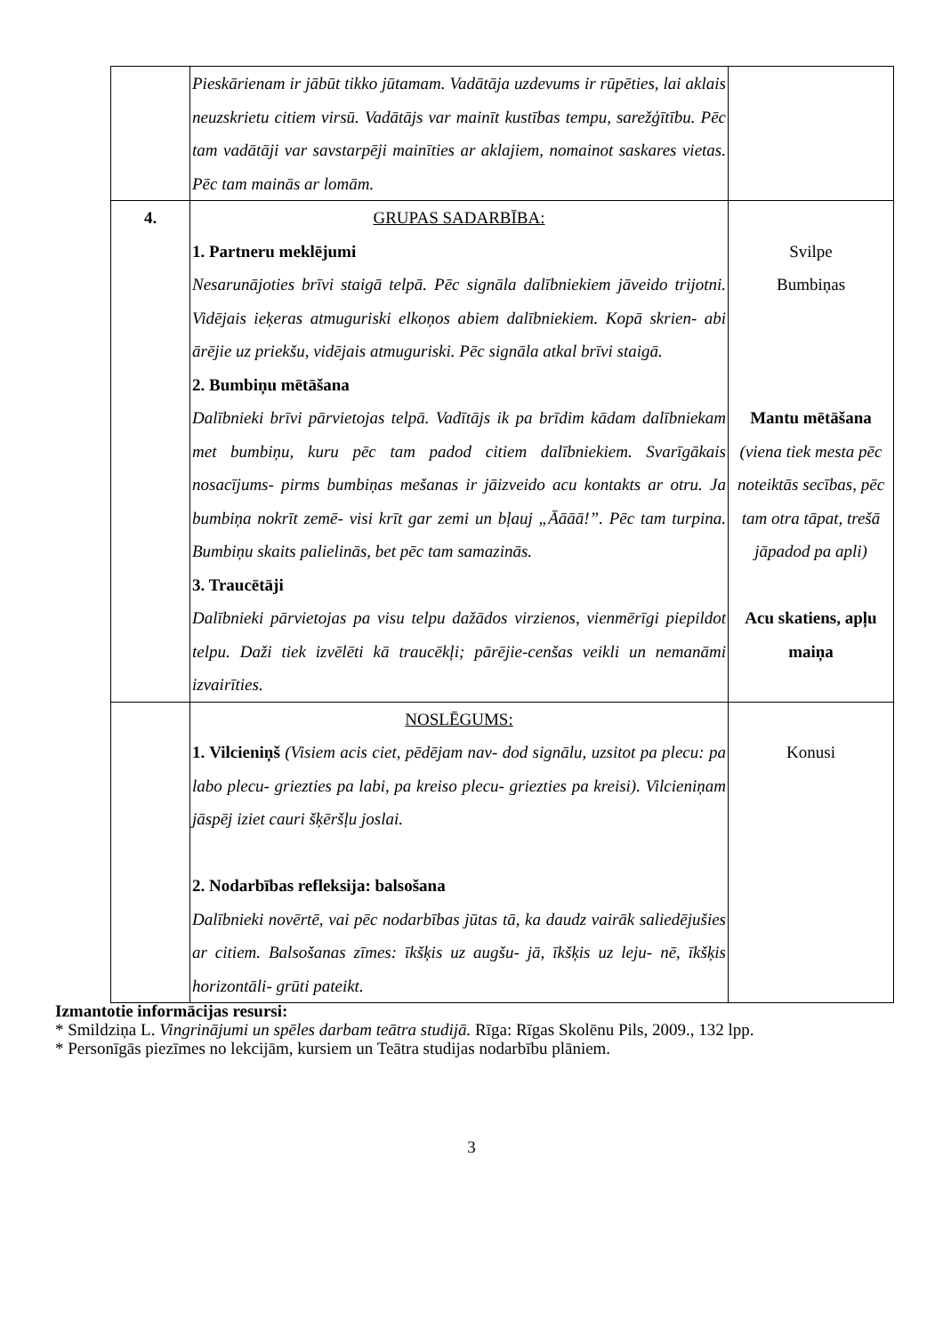| | Pieskārienam ir jābūt tikko jūtamam. Vadātāja uzdevums ir rūpēties, lai aklais neuzskrietu citiem virsū. Vadātājs var mainīt kustības tempu, sarežģītību. Pēc tam vadātāji var savstarpēji mainīties ar aklajiem, nomainot saskares vietas. Pēc tam mainās ar lomām. | |
| 4. | GRUPAS SADARBĪBA: 1. Partneru meklējumi Nesarunājoties brīvi staigā telpā. Pēc signāla dalībniekiem jāveido trijotni. Vidējais ieķeras atmuguriski elkoņos abiem dalībniekiem. Kopā skrien- abi ārējie uz priekšu, vidējais atmuguriski. Pēc signāla atkal brīvi staigā. 2. Bumbiņu mētāšana Dalībnieki brīvi pārvietojas telpā. Vadītājs ik pa brīdim kādam dalībniekam met bumbiņu, kuru pēc tam padod citiem dalībniekiem. Svarīgākais nosacījums- pirms bumbiņas mešanas ir jāizveido acu kontakts ar otru. Ja bumbiņa nokrīt zemē- visi krīt gar zemi un bļauj „Āāāā!”. Pēc tam turpina. Bumbiņu skaits palielinās, bet pēc tam samazinās. 3. Traucētāji Dalībnieki pārvietojas pa visu telpu dažādos virzienos, vienmērīgi piepildot telpu. Daži tiek izvēlēti kā traucēkļi; pārējie-cenšas veikli un nemanāmi izvairīties. | Svilpe Bumbiņas Mantu mētāšana (viena tiek mesta pēc noteiktās secības, pēc tam otra tāpat, trešā jāpadod pa apli) Acu skatiens, apļu maiņa |
| | NOSLĒGUMS: 1. Vilcieniņš (Visiem acis ciet, pēdējam nav- dod signālu, uzsitot pa plecu: pa labo plecu- griezties pa labi, pa kreiso plecu- griezties pa kreisi). Vilcieniņam jāspēj iziet cauri šķēršļu joslai. 2. Nodarbības refleksija: balsošana Dalībnieki novērtē, vai pēc nodarbības jūtas tā, ka daudz vairāk saliedējušies ar citiem. Balsošanas zīmes: īkšķis uz augšu- jā, īkšķis uz leju- nē, īkšķis horizontāli- grūti pateikt. | Konusi |
Izmantotie informācijas resursi:
* Smildziņa L. Vingrinājumi un spēles darbam teātra studijā. Rīga: Rīgas Skolēnu Pils, 2009., 132 lpp.
* Personīgās piezīmes no lekcijām, kursiem un Teātra studijas nodarbību plāniem.
3